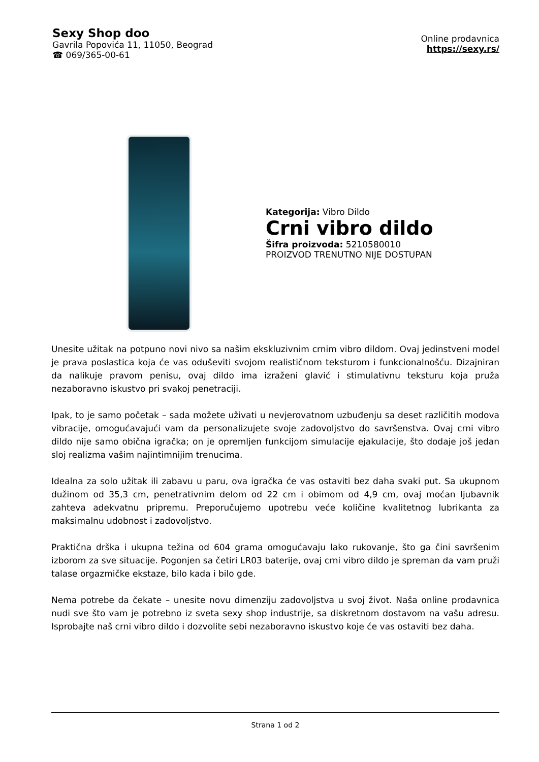Sexy Shop doo
Gavrila Popovića 11, 11050, Beograd
☎ 069/365-00-61
Online prodavnica
https://sexy.rs/
Kategorija: Vibro Dildo
Crni vibro dildo
Šifra proizvoda: 5210580010
PROIZVOD TRENUTNO NIJE DOSTUPAN
Unesite užitak na potpuno novi nivo sa našim ekskluzivnim crnim vibro dildom. Ovaj jedinstveni model je prava poslastica koja će vas oduševiti svojom realističnom teksturom i funkcionalnošću. Dizajniran da nalikuje pravom penisu, ovaj dildo ima izraženi glavić i stimulativnu teksturu koja pruža nezaboravno iskustvo pri svakoj penetraciji.
Ipak, to je samo početak – sada možete uživati u nevjerovatnom uzbuđenju sa deset različitih modova vibracije, omogućavajući vam da personalizujete svoje zadovoljstvo do savršenstva. Ovaj crni vibro dildo nije samo obična igračka; on je opremljen funkcijom simulacije ejakulacije, što dodaje još jedan sloj realizma vašim najintimnijim trenucima.
Idealna za solo užitak ili zabavu u paru, ova igračka će vas ostaviti bez daha svaki put. Sa ukupnom dužinom od 35,3 cm, penetrativnim delom od 22 cm i obimom od 4,9 cm, ovaj moćan ljubavnik zahteva adekvatnu pripremu. Preporučujemo upotrebu veće količine kvalitetnog lubrikanta za maksimalnu udobnost i zadovoljstvo.
Praktična drška i ukupna težina od 604 grama omogućavaju lako rukovanje, što ga čini savršenim izborom za sve situacije. Pogonjen sa četiri LR03 baterije, ovaj crni vibro dildo je spreman da vam pruži talase orgazmičke ekstaze, bilo kada i bilo gde.
Nema potrebe da čekate – unesite novu dimenziju zadovoljstva u svoj život. Naša online prodavnica nudi sve što vam je potrebno iz sveta sexy shop industrije, sa diskretnom dostavom na vašu adresu. Isprobajte naš crni vibro dildo i dozvolite sebi nezaboravno iskustvo koje će vas ostaviti bez daha.
Strana 1 od 2